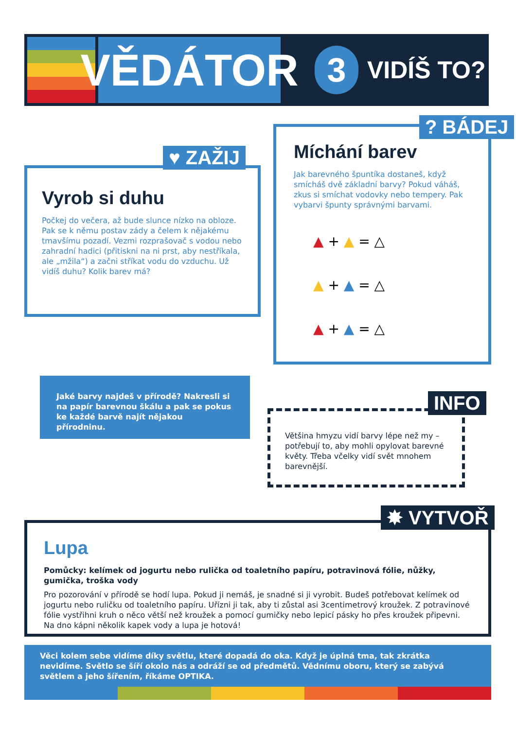VĚDÁTOR
3
VIDÍŠ TO?
Vyrob si duhu
Počkej do večera, až bude slunce nízko na obloze. Pak se k němu postav zády a čelem k nějakému tmavšímu pozadí. Vezmi rozprašovač s vodou nebo zahradní hadici (přitiskni na ni prst, aby nestříkala, ale „mžila“) a začni stříkat vodu do vzduchu. Už vidíš duhu? Kolik barev má?
♥ ZAŽIJ
Míchání barev
Jak barevného špuntíka dostaneš, když smícháš dvě základní barvy? Pokud váháš, zkus si smíchat vodovky nebo tempery. Pak vybarvi špunty správnými barvami.
▲ + ▲ = △
▲ + ▲ = △
▲ + ▲ = △
? BÁDEJ
Jaké barvy najdeš v přírodě? Nakresli si na papír barevnou škálu a pak se pokus ke každé barvě najít nějakou přírodninu.
Většina hmyzu vidí barvy lépe než my – potřebují to, aby mohli opylovat barevné květy. Třeba včelky vidí svět mnohem barevnější.
INFO
Lupa
Pomůcky: kelímek od jogurtu nebo rulička od toaletního papíru, potravinová fólie, nůžky, gumička, troška vody
Pro pozorování v přírodě se hodí lupa. Pokud ji nemáš, je snadné si ji vyrobit. Budeš potřebovat kelímek od jogurtu nebo ruličku od toaletního papíru. Uřízni ji tak, aby ti zůstal asi 3centimetrový kroužek. Z potravinové fólie vystřihni kruh o něco větší než kroužek a pomocí gumičky nebo lepicí pásky ho přes kroužek připevni. Na dno kápni několik kapek vody a lupa je hotová!
✸ VYTVOŘ
Věci kolem sebe vidíme díky světlu, které dopadá do oka. Když je úplná tma, tak zkrátka nevidíme. Světlo se šíří okolo nás a odráží se od předmětů. Vědnímu oboru, který se zabývá světlem a jeho šířením, říkáme OPTIKA.